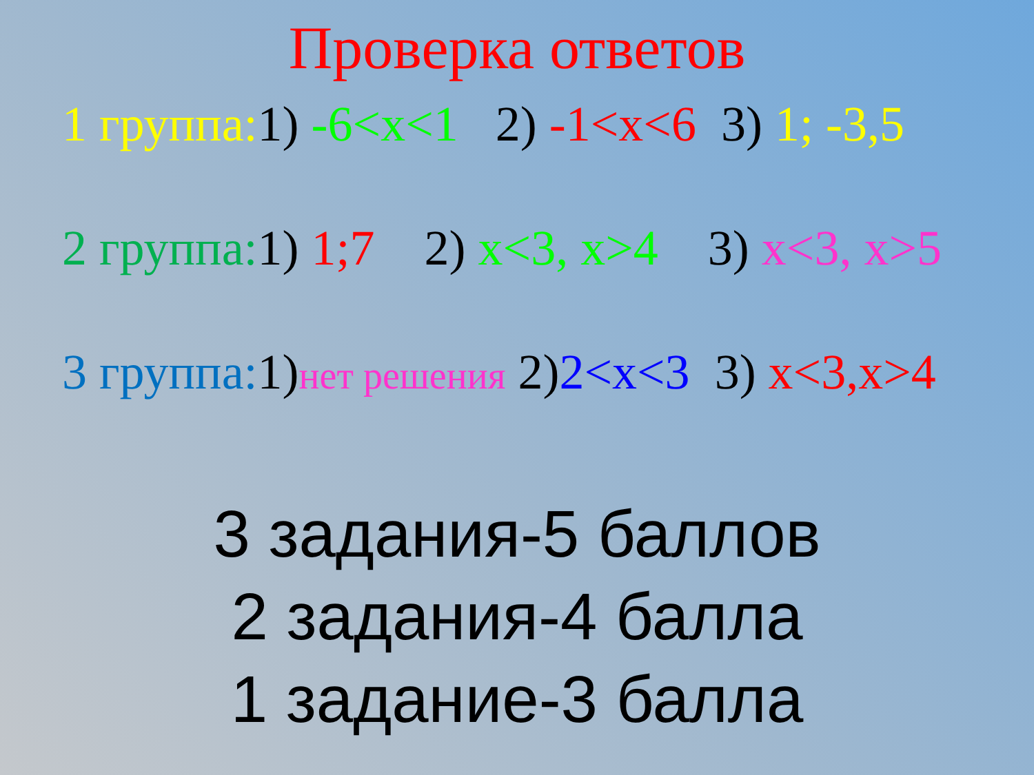Проверка ответов
1 группа: 1) -6<x<1 2) -1<x<6 3) 1; -3,5
2 группа: 1) 1;7 2) x<3, x>4 3) x<3, x>5
3 группа: 1) нет решения 2) 2<x<3 3) x<3,x>4
3 задания-5 баллов
2 задания-4 балла
1 задание-3 балла